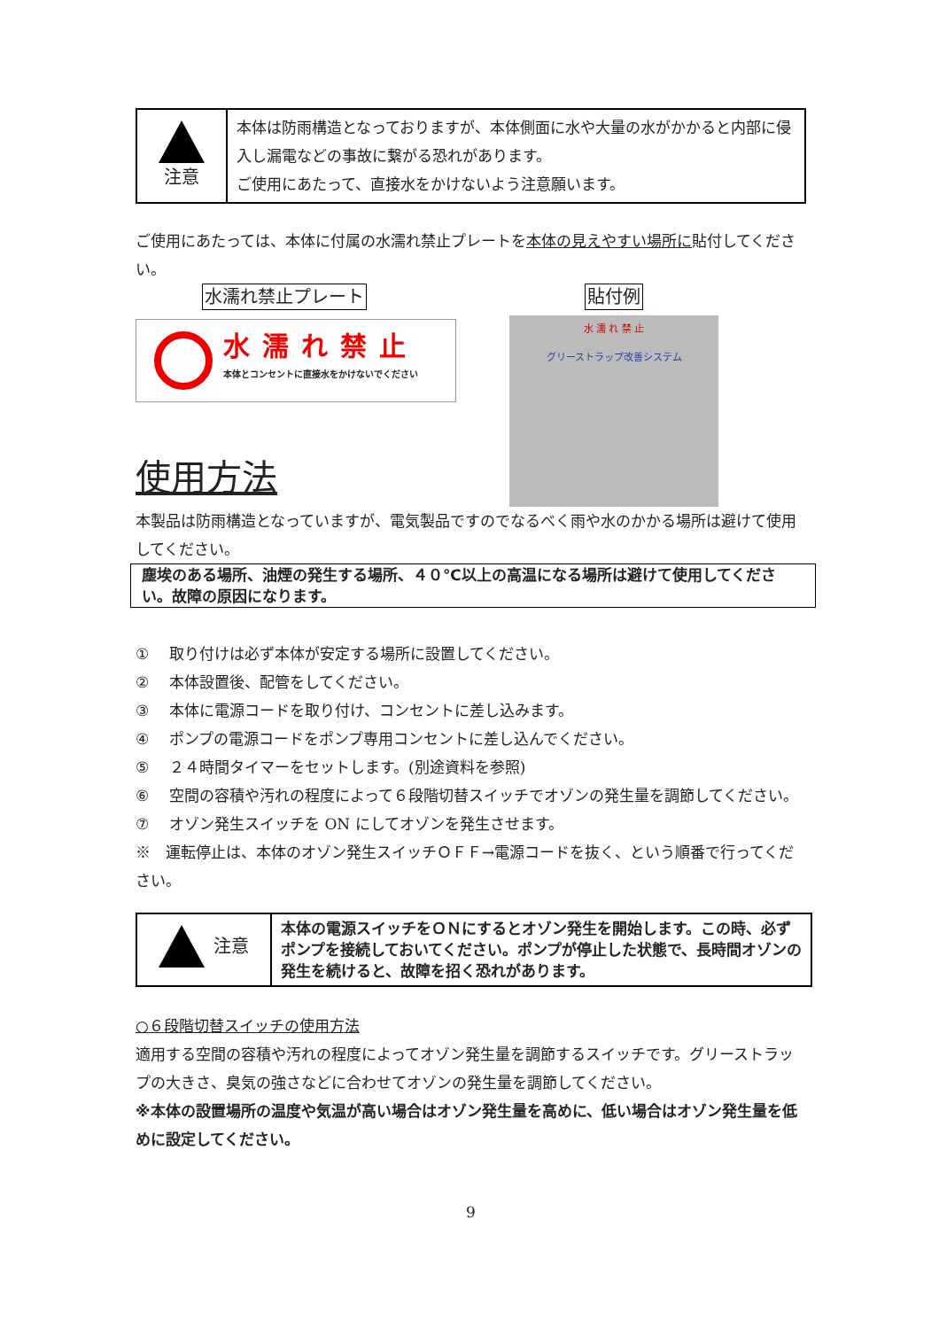| 注意 | 本体は防雨構造となっておりますが、本体側面に水や大量の水がかかると内部に侵入し漏電などの事故に繋がる恐れがあります。 ご使用にあたって、直接水をかけないよう注意願います。 |
ご使用にあたっては、本体に付属の水濡れ禁止プレートを本体の見えやすい場所に貼付してください。
水濡れ禁止プレート
水濡れ禁止
本体とコンセントに直接水をかけないでください
使用方法
貼付例
水 濡 れ 禁 止
グリーストラップ改善システム
本製品は防雨構造となっていますが、電気製品ですのでなるべく雨や水のかかる場所は避けて使用してください。
塵埃のある場所、油煙の発生する場所、４０℃以上の高温になる場所は避けて使用してください。故障の原因になります。
① 取り付けは必ず本体が安定する場所に設置してください。
② 本体設置後、配管をしてください。
③ 本体に電源コードを取り付け、コンセントに差し込みます。
④ ポンプの電源コードをポンプ専用コンセントに差し込んでください。
⑤ ２４時間タイマーをセットします。(別途資料を参照)
⑥ 空間の容積や汚れの程度によって６段階切替スイッチでオゾンの発生量を調節してください。
⑦ オゾン発生スイッチを ON にしてオゾンを発生させます。
※　運転停止は、本体のオゾン発生スイッチＯＦＦ→電源コードを抜く、という順番で行ってください。
| 注意 | 本体の電源スイッチをＯＮにするとオゾン発生を開始します。この時、必ずポンプを接続しておいてください。ポンプが停止した状態で、長時間オゾンの発生を続けると、故障を招く恐れがあります。 |
○６段階切替スイッチの使用方法
適用する空間の容積や汚れの程度によってオゾン発生量を調節するスイッチです。グリーストラップの大きさ、臭気の強さなどに合わせてオゾンの発生量を調節してください。
※本体の設置場所の温度や気温が高い場合はオゾン発生量を高めに、低い場合はオゾン発生量を低めに設定してください。
9